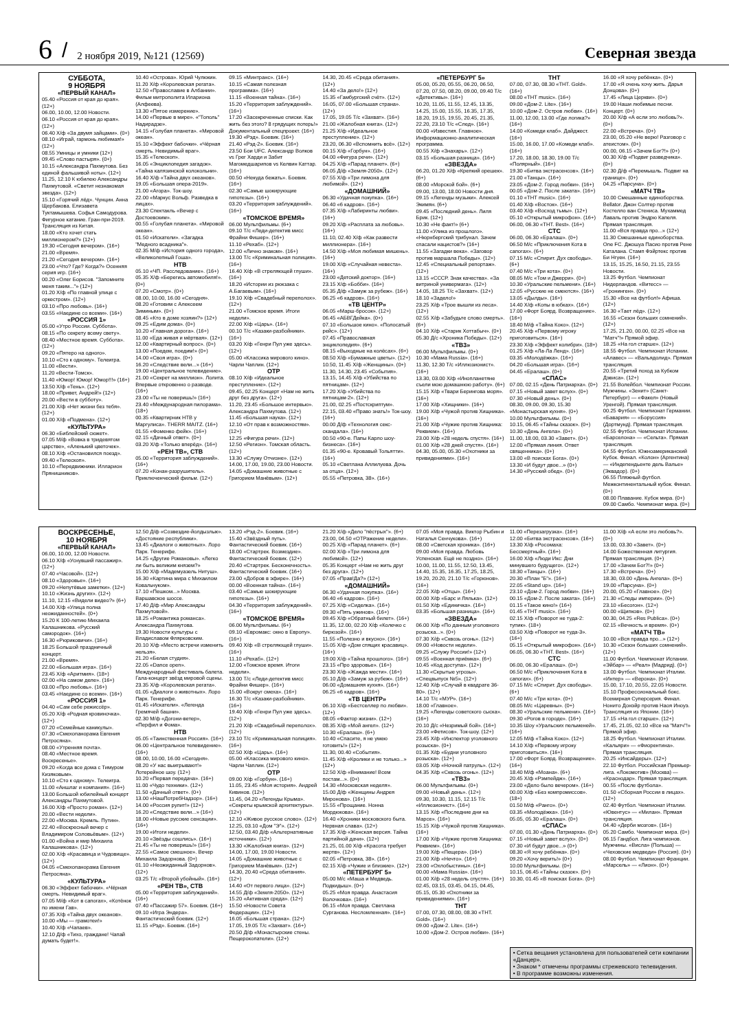6 / 2 ноября 2019, №121 (12569) Северная звезда
СУББОТА,
9 НОЯБРЯ
«ПЕРВЫЙ КАНАЛ»
05.40 «Россия от края до края». (12+)
06.00, 10.00, 12.00 Новости.
06.10 «Россия от края до края». (12+)
06.40 Х/ф «За двумя зайцами». (0+)
08.10 «Играй, гармонь любимая!» (12+)
08.55 Умницы и умники (12+)
09.45 «Слово пастыря». (0+)
10.15 «Александра Пахмутова. Без единой фальшивой ноты». (12+)
11.25, 12.10 К юбилею Александры Пахмутовой. «Светит незнакомая звезда». (12+)
15.10 «Горячий лёд». Чунцин. Анна Щербакова. Елизавета Туктамышева. Софья Самодурова. Фигурное катание. Гран-при-2019. Трансляция из Китая.
18.00 «Кто хочет стать миллионером?» (12+)
19.30 «Сегодня вечером». (16+)
21.00 «Время».
21.20 «Сегодня вечером». (16+)
23.00 «Что? Где? Когда?» Осенняя серия игр. (16+)
00.20 «Олег Борисов. "Запомните меня таким..."» (12+)
01.20 Х/ф «По главной улице с оркестром». (12+)
03.10 «Про любовь». (16+)
03.55 «Наедине со всеми». (16+)
«РОССИЯ 1»
05.00 «Утро России. Суббота».
08.15 «По секрету всему свету».
08.40 «Местное время. Суббота». (12+)
09.20 «Пятеро на одного».
10.10 «Сто к одному». Телеигра.
11.00 «Вести».
11.20 «Вести-Томск».
11.40 «Юмор! Юмор! Юмор!!!» (16+)
13.50 Х/ф «Тень». (12+)
18.00 «Привет, Андрей!» (12+)
20.00 «Вести в субботу».
21.00 Х/ф «Нет жизни без тебя». (12+)
01.00 Х/ф «Подмена». (12+)
«КУЛЬТУРА»
06.30 «Библейский сюжет».
07.05 М/ф «Вовка в тридевятом царстве», «Аленький цветочек».
08.10 Х/ф «Остановился поезд».
09.40 «Телескоп».
10.10 «Передвижники. Илларион Прянишников».
10.40 «Острова». Юрий Чулюкин.
11.20 Х/ф «Королевская регата».
12.50 «Православие в Албании». Фильм митрополита Илариона (Алфеева).
13.30 «Пятое измерение».
14.00 «Первые в мире». «"Тополь" Надирадзе».
14.15 «Голубая планета». «Мировой океан».
15.10 «Эффект бабочки». «Чёрная смерть. Невидимый враг».
15.35 «Телескоп».
16.05 «Энциклопедия загадок». «Тайна калязинской колокольни».
16.40 Х/ф «Тайна двух океанов».
19.05 «Большая опера-2019».
21.00 «Агора». Ток-шоу.
22.00 «Маркус Вольф. Разведка в лицах».
23.30 Спектакль «Вечер с Достоевским».
00.55 «Голубая планета». «Мировой океан».
01.50 «Искатели». «Загадка "Медного всадника"».
02.35 М/ф «История одного города», «Великолепный Гоша».
НТВ
05.10 «ЧП. Расследование». (16+)
05.35 Х/ф «Берегись автомобиля!». (0+)
07.20 «Смотр». (0+)
08.00, 10.00, 16.00 «Сегодня».
08.20 «Готовим с Алексеем Зиминым». (0+)
08.45 «Кто в доме хозяин?» (12+)
09.25 «Едим дома». (0+)
10.20 «Главная дорога». (16+)
11.00 «Еда живая и мёртвая». (12+)
12.00 «Квартирный вопрос». (0+)
13.00 «Поедем, поедим!» (0+)
14.00 «Своя игра». (0+)
16.20 «Следствие вели...» (16+)
19.00 «Центральное телевидение».
21.00 «Секрет на миллион». Лолита. Впервые откровенно о разводе. (16+)
23.00 «Ты не поверишь!» (16+)
23.40 «Международная пилорама». (18+)
00.35 «Квартирник НТВ у Маргулиса». THERR MAITZ. (16+)
01.55 «Фоменко фейк». (16+)
02.15 «Дачный ответ». (0+)
03.20 Х/ф «Только вперёд». (16+)
«РЕН ТВ», СТВ
05.00 «Территория заблуждений». (16+)
07.20 «Конан-разрушитель». Приключенческий фильм. (12+)
09.15 «Минтранс». (16+)
10.15 «Самая полезная программа». (16+)
11.15 «Военная тайна». (16+)
15.20 «Территория заблуждений». (16+)
17.20 «Засекреченные списки. Как жить без этого? 8 грядущих потерь!» Документальный спецпроект. (16+)
19.30 «Рэд». Боевик. (16+)
21.40 «Рэд-2». Боевик. (16+)
23.50 Бои UFC. Александр Волков vs Грег Харди и Забит Магомедшарипов vs Келвин Каттар. (16+)
00.50 «Некуда бежать». Боевик. (16+)
02.30 «Самые шокирующие гипотезы». (16+)
03.20 «Территория заблуждений». (16+)
«ТОМСКОЕ ВРЕМЯ»
06.00 Мультфильмы. (6+)
09.10 Т/с «Леди-детектив мисс Фрайни Фишер». (16+)
11.10 «Рехаб». (12+)
12.00 «Лично знаком». (16+)
13.00 Т/с «Криминальная полиция». (16+)
16.40 Х/ф «В стреляющей глуши». (16+)
18.20 «Истории из рюкзака с А.Багаевым». (16+)
19.10 Х/ф «Свадебный переполох». (12+)
21.00 «Томское время. Итоги недели».
22.00 Х/ф «Царь». (16+)
00.10 Т/с «Казаки-разбойники». (16+)
03.20 Х/ф «Генри Пул уже здесь». (12+)
05.00 «Классика мирового кино». Чарли Чаплин. (12+)
ОТР
08.10 Х/ф «Идеальное преступление». (12+)
09.45, 02.25 Концерт «Нам не жить друг без друга». (12+)
11.20, 23.45 «Большое интервью». Александра Пахмутова. (12+)
11.45 «Большая наука». (12+)
12.10 «От прав к возможностям». (12+)
12.25 «Фигура речи». (12+)
12.50 «Регион». Томская область. (12+)
13.30 «Служу Отчизне». (12+)
14.00, 17.00, 19.00, 23.00 Новости.
14.05 «Домашние животные с Григорием Манёвым». (12+)
14.30, 20.45 «Среда обитания». (12+)
14.40 «За дело!» (12+)
15.35 «Гамбургский счёт». (12+)
16.05, 07.00 «Большая страна». (12+)
17.05, 19.05 Т/с «Захват». (16+)
21.00 «Жалобная книга». (12+)
21.25 Х/ф «Идеальное преступление». (12+)
23.20, 06.30 «Вспомнить всё». (12+)
00.15 Х/ф «Горбун». (16+)
04.00 «Фигура речи». (12+)
04.25 Х/ф «Парад планет». (6+)
06.05 Д/ф «Земля-2050». (12+)
07.55 Х/ф «Три лимона для любимой». (12+)
«ДОМАШНИЙ»
06.30 «Удачная покупка». (16+)
06.40 «6 кадров». (16+)
07.35 Х/ф «Лабиринты любви». (16+)
09.20 Х/ф «Расплата за любовь». (16+)
11.10, 02.40 Х/ф «Как развести миллионера». (16+)
14.50 Х/ф «Моя любимая мишень». (16+)
19.00 Х/ф «Случайная невеста». (16+)
23.00 «Детский доктор». (16+)
23.15 Х/ф «Бобби». (16+)
05.35 Д/ф «Замуж за рубеж». (16+)
06.25 «6 кадров». (16+)
«ТВ ЦЕНТР»
06.05 «Марш-бросок». (12+)
06.45 «АБВГДейка». (0+)
07.10 «Большое кино». «Полосатый рейс». (12+)
07.45 «Православная энциклопедия». (6+)
08.15 «Выходные на колёсах». (6+)
08.50 Х/ф «Бумажные цветы». (12+)
10.50, 11.45 Х/ф «Женщины». (0+)
11.30, 14.30, 23.45 «События».
13.15, 14.45 Х/ф «Убийства по пятницам». (12+)
17.20 Х/ф «Убийства по пятницам-2». (12+)
21.00, 02.25 «Постскриптум».
22.15, 03.40 «Право знать!» Ток-шоу. (16+)
00.00 Д/ф «Технология секс-скандала». (16+)
00.50 «90-е. Папы Карло шоу-бизнеса». (16+)
01.35 «90-е. Кровавый Тольятти». (16+)
05.10 «Светлана Аллилуева. Дочь за отца». (12+)
05.55 «Петровка, 38». (16+)
«ПЕТЕРБУРГ 5»
05.00, 05.20, 05.55, 06.20, 06.50, 07.20, 07.50, 08.20, 09.00, 09.40 Т/с «Детективы». (16+)
10.20, 11.05, 11.55, 12.45, 13.35, 14.25, 15.00, 15.55, 16.35, 17.35, 18.20, 19.15, 19.55, 20.45, 21.35, 22.20, 23.10 Т/с «След». (16+)
00.00 «Известия. Главное». Информационно-аналитическая программа.
00.55 Х/ф «Знахарь». (12+)
03.15 «Большая разница». (16+)
«ЗВЕЗДА»
06.20, 01.20 Х/ф «Крепкий орешек». (6+)
08.00 «Морской бой». (6+)
09.00, 13.00, 18.00 Новости дня.
09.15 «Легенды музыки». Алексей Экимян. (6+)
09.45 «Последний день». Лиля Брик. (12+)
10.30 «Не факт!» (6+)
11.00 «Улика из прошлого». «Нюрнбергский трибунал. Зачем спасали нацистов?» (16+)
11.55 «Загадки века». «Заговор против маршала Победы». (12+)
12.45 «Специальный репортаж». (12+)
13.15 «СССР. Знак качества». «За витриной универмага». (12+)
14.05, 18.25 Т/с «Захват». (12+)
18.10 «Задело!»
23.25 Х/ф «Трое вышли из леса». (12+)
02.55 Х/ф «Забудьте слово смерть». (6+)
04.10 Х/ф «Старик Хоттабыч». (0+)
05.30 Д/с «Хроника Победы». (12+)
«ТВ3»
06.00 Мультфильмы. (0+)
10.30 «Мама Russia». (16+)
11.30, 12.30 Т/с «Иллюзионист». (16+)
13.30, 03.00 Х/ф «Инопланетяне съели мою домашнюю работу». (6+)
15.15 Х/ф «Твари Берингова моря». (16+)
17.00 Х/ф «Хищники». (16+)
19.00 Х/ф «Чужой против Хищника». (16+)
21.00 Х/ф «Чужие против Хищника: Реквием». (16+)
23.00 Х/ф «28 недель спустя». (16+)
01.00 Х/ф «28 дней спустя». (16+)
04.30, 05.00, 05.30 «Охотники за привидениями». (16+)
ТНТ
07.00, 07.30, 08.30 «ТНТ. Gold». (16+)
08.00 «ТНТ music». (16+)
09.00 «Дом-2. Lite». (16+)
10.00 «Дом-2. Остров любви». (16+)
11.00, 12.00, 13.00 «Где логика?» (16+)
14.00 «Комеди клаб». Дайджест. (16+)
15.00, 16.00, 17.00 «Комеди клаб». (16+)
17.20, 18.00, 18.30, 19.00 Т/с «Полярный». (16+)
19.30 «Битва экстрасенсов». (16+)
21.00 «Танцы». (16+)
23.05 «Дом-2. Город любви». (16+)
00.05 «Дом-2. После заката». (16+)
01.10 «ТНТ music». (16+)
01.40 Х/ф «Восток». (16+)
03.40 Х/ф «Восход тьмы». (12+)
05.10 «Открытый микрофон». (16+)
06.00, 06.30 «ТНТ. Best». (16+)
СТС
06.00, 06.30 «Ералаш». (0+)
06.50 М/с «Приключения Кота в сапогах». (6+)
07.15 М/с «Спирит. Дух свободы». (6+)
07.40 М/с «Три кота». (0+)
08.05 М/с «Том и Джерри». (0+)
10.30 «Уральские пельмени». (16+)
12.05 «Русские не смеются». (16+)
13.05 «Дылды». (16+)
14.40 Х/ф «Копы в юбках». (16+)
17.00 «Форт Боярд. Возвращение». (16+)
18.40 М/ф «Тайна Коко». (12+)
20.45 Х/ф «Первому игроку приготовиться». (16+)
23.30 Х/ф «Эффект колибри». (18+)
01.25 Х/ф «Ла-Ла Ленд». (16+)
03.35 «Молодёжка». (16+)
04.20 «Большая игра». (16+)
04.45 «Ералаш». (0+)
«СПАС»
07.00, 02.15 «День Патриарха». (0+)
07.15 «Новый завет вслух». (0+)
07.30 «Новый день». (0+)
08.30, 09.00, 09.30, 15.30 «Монастырская кухня». (0+)
10.00 Мультфильмы. (0+)
10.15, 06.45 «Тайны сказок». (0+)
10.30 «День Ангела». (0+)
11.00, 18.00, 03.30 «Завет». (0+)
12.00 «Прямая линия. Ответ священника». (0+)
13.00 «В поисках Бога». (0+)
13.30 «И будут двое...» (0+)
14.30 «Русский обед». (0+)
16.00 «Я хочу ребёнка». (0+)
17.00 «Я очень хочу жить. Дарья Донцова». (0+)
17.45 «Лица Церкви». (0+)
19.00 Наши любимые песни. Концерт. (0+)
20.00 Х/ф «А если это любовь?». (0+)
22.00 «Встреча». (0+)
23.00, 05.20 «Не верю! Разговор с атеистом». (0+)
00.00, 06.15 «Зачем Бог?!» (0+)
00.30 Х/ф «Подвиг разведчика». (0+)
02.30 Д/ф «Перемышль. Подвиг на границе». (0+)
04.25 «Парсуна». (0+)
«МАТЧ ТВ»
10.00 Смешанные единоборства. Bellator. Джон Солтер против Костелло ван Стениса. Мухаммед Лаваль против Эндрю Капеля. Прямая трансляция.
11.00 «Вся правда про...» (12+)
11.30 Смешанные единоборства. One FC. Джошуа Пасио против Рене Каталана. Стамп Фэйртекс против Би Нгуен. (16+)
13.15, 15.25, 16.50, 21.15, 23.55 Новости.
13.25 Футбол. Чемпионат Нидерландов. «Витесс» — «Гронинген». (0+)
15.30 «Все на футбол!» Афиша. (12+)
16.30 «Тает лёд». (12+)
16.55 «Сезон больших сомнений». (12+)
17.25, 21.20, 00.00, 02.25 «Все на "Матч"!» Прямой эфир.
18.25 «На гол старше». (12+)
18.55 Футбол. Чемпионат Испании. «Алавес» — «Вальядолид». Прямая трансляция.
20.55 «Третий поход за Кубком Дэвиса». (12+)
21.55 Волейбол. Чемпионат России. Мужчины. «Зенит» (Санкт-Петербург) — «Факел» (Новый Уренгой). Прямая трансляция.
00.25 Футбол. Чемпионат Германии. «Бавария» — «Боруссия» (Дортмунд). Прямая трансляция.
02.55 Футбол. Чемпионат Испании. «Барселона» — «Сельта». Прямая трансляция.
04.55 Футбол. Южноамериканский Кубок. Финал. «Колон» (Аргентина) — «Индепендьенте дель Валье» (Эквадор). (0+)
06.55 Пляжный футбол. Межконтинентальный кубок. Финал. (0+)
08.00 Плавание. Кубок мира. (0+)
09.00 Самбо. Чемпионат мира. (0+)
ВОСКРЕСЕНЬЕ,
10 НОЯБРЯ
«ПЕРВЫЙ КАНАЛ»
06.00, 10.00, 12.00 Новости.
06.10 Х/ф «Уснувший пассажир». (12+)
07.40 «Часовой». (12+)
08.10 «Здоровье». (16+)
09.20 «Непутёвые заметки». (12+)
10.10 «Жизнь других». (12+)
11.10, 12.15 «Видели видео?» (6+)
14.00 Х/ф «Улица полна неожиданностей». (0+)
15.20 К 100-летию Михаила Калашникова. «Русский самородок». (16+)
16.30 «Рюриковичи». (16+)
18.25 Большой праздничный концерт.
21.00 «Время».
22.00 «Большая игра». (16+)
23.45 Х/ф «Аритмия». (18+)
02.00 «На самом деле». (16+)
03.00 «Про любовь». (16+)
03.45 «Наедине со всеми». (16+)
«РОССИЯ 1»
04.40 «Сам себе режиссёр».
05.20 Х/ф «Родная кровиночка». (12+)
07.20 «Семейные каникулы».
07.30 «Смехопанорама Евгения Петросяна».
08.00 «Утренняя почта».
08.40 «Местное время. Воскресенье».
09.20 «Когда все дома с Тимуром Кизяковым».
10.10 «Сто к одному». Телеигра.
11.00 «Аншлаг и компания». (16+)
13.00 Большой юбилейный концерт Александры Пахмутовой.
16.00 Х/ф «Просто роман». (12+)
20.00 «Вести недели».
22.00 «Москва. Кремль. Путин».
22.40 «Воскресный вечер с Владимиром Соловьёвым». (12+)
01.00 «Война и мир Михаила Калашникова». (12+)
02.00 Х/ф «Красавица и Чудовище». (12+)
04.05 «Смехопанорама Евгения Петросяна».
«КУЛЬТУРА»
06.30 «Эффект бабочки». «Чёрная смерть. Невидимый враг».
07.05 М/ф «Кот в сапогах», «Котёнок по имени Гав».
07.35 Х/ф «Тайна двух океанов».
10.00 «Мы — грамотеи!»
10.40 Х/ф «Чапаев».
12.10 Д/ф «Тихо, граждане! Чапай думать будет!».
12.50 Д/ф «Созвездие-йолдызлык». «Достояние республики».
13.45 «Диалоги о животных». Лоро Парк. Тенерифе.
14.25 «Другие Романовы». «Легко ли быть великим князем?»
15.00 Х/ф «Мадемуазель Нитуш».
16.30 «Картина мира с Михаилом Ковальчуком».
17.10 «Пешком...» Москва. Варшавское шоссе.
17.40 Д/ф «Мир Александры Пахмутовой».
18.25 «Романтика романса». Александра Пахмутова.
19.30 Новости культуры с Владиславом Флярковским.
20.10 Х/ф «Место встречи изменить нельзя».
21.20 «Белая студия».
22.05 «Dance open». Международный фестиваль балета. Гала-концерт звёзд мировой сцены.
23.35 Х/ф «Королевская регата».
01.05 «Диалоги о животных». Лоро Парк. Тенерифе.
01.45 «Искатели». «Легенда Гремячей башни».
02.30 М/ф «Догони-ветер», «Перфил и Фома».
НТВ
05.05 «Таинственная Россия». (16+)
06.00 «Центральное телевидение». (16+)
08.00, 10.00, 16.00 «Сегодня».
08.20 «У нас выигрывают!» Лотерейное шоу. (12+)
10.20 «Первая передача». (16+)
11.00 «Чудо техники». (12+)
11.50 «Дачный ответ». (0+)
13.00 «НашПотребНадзор». (16+)
14.00 «Россия рулит!» (12+)
16.20 «Следствие вели...» (16+)
18.00 «Новые русские сенсации». (16+)
19.00 «Итоги недели».
20.10 «Звёзды сошлись». (16+)
21.45 «Ты не поверишь!» (16+)
22.55 «Самое смешное». Вечер Михаила Задорнова. (0+)
01.10 «Неожиданный Задорнов». (12+)
03.25 Т/с «Второй убойный». (16+)
«РЕН ТВ», СТВ
05.00 «Территория заблуждений». (16+)
07.40 «Пассажир 57». Боевик. (16+)
09.10 «Игра Эндера». Фантастический боевик. (12+)
11.15 «Рэд». Боевик. (16+)
13.20 «Рэд-2». Боевик. (16+)
15.40 «Звёздный путь». Фантастический боевик. (16+)
18.00 «Стартрек. Возмездие». Фантастический боевик. (12+)
20.40 «Стартрек. Бесконечность». Фантастический боевик. (16+)
23.00 «Добров в эфире». (16+)
00.00 «Военная тайна». (16+)
03.40 «Самые шокирующие гипотезы». (16+)
04.30 «Территория заблуждений». (16+)
«ТОМСКОЕ ВРЕМЯ»
06.00 Мультфильмы. (6+)
09.10 «Евромакс: окно в Европу». (16+)
09.40 Х/ф «В стреляющей глуши». (16+)
11.10 «Рехаб». (12+)
12.00 «Томское время. Итоги недели».
13.00 Т/с «Леди-детектив мисс Фрайни Фишер». (16+)
15.00 «Вокруг смеха». (16+)
16.30 Т/с «Казаки-разбойники». (16+)
19.40 Х/ф «Генри Пул уже здесь». (12+)
21.20 Х/ф «Свадебный переполох». (12+)
23.10 Т/с «Криминальная полиция». (16+)
02.50 Х/ф «Царь». (16+)
05.00 «Классика мирового кино». Чарли Чаплин. (12+)
ОТР
09.00 Х/ф «Горбун». (16+)
11.05, 23.45 «Моя история». Андрей Кивинов. (12+)
11.45, 04.20 «Легенды Крыма». «Секреты крымской архитектуры». (12+)
12.10 «Живое русское слово». (12+)
12.25, 03.10 «Дом "Э"». (12+)
12.50, 03.40 Д/ф «Альтернативные источники». (12+)
13.30 «Жалобная книга». (12+)
14.00, 17.00, 19.00 Новости.
14.05 «Домашние животные с Григорием Манёвым». (12+)
14.30, 20.40 «Среда обитания». (12+)
14.40 «От первого лица». (12+)
14.55 Д/ф «Земля-2050». (12+)
15.20 «Активная среда». (12+)
15.50 «Новости Совета Федерации». (12+)
16.05 «Большая страна». (12+)
17.05, 19.05 Т/с «Захват». (16+)
20.50 Д/ф «Монастырские стены. Пещерокопатели». (12+)
21.20 Х/ф «Дело "пёстрых"». (6+)
23.00, 04.50 «ОТРажение недели».
00.25 Х/ф «Парад планет». (6+)
02.00 Х/ф «Три лимона для любимой». (12+)
05.35 Концерт «Нам не жить друг без друга». (12+)
07.05 «Прав!Да?» (12+)
«ДОМАШНИЙ»
06.30 «Удачная покупка». (16+)
06.40 «6 кадров». (16+)
07.25 Х/ф «Сиделка». (16+)
09.30 «Пять ужинов». (16+)
09.45 Х/ф «Обратный билет». (16+)
11.35, 12.00, 02.20 Х/ф «Колечко с бирюзой». (16+)
11.55 «Полезно и вкусно». (16+)
15.05 Х/ф «Дом спящих красавиц». (16+)
19.00 Х/ф «Тайна прошлого». (16+)
23.15 «Про здоровье». (16+)
23.30 Х/ф «Жажда мести». (16+)
05.10 Д/ф «Замуж за рубеж». (16+)
06.00 «Домашняя кухня». (16+)
06.25 «6 кадров». (16+)
«ТВ ЦЕНТР»
06.10 Х/ф «Бестселлер по любви». (12+)
08.05 «Фактор жизни». (12+)
08.35 Х/ф «Мой ангел». (12+)
10.30 «Ералаш». (6+)
10.40 «Спасите, я не умею готовить!» (12+)
11.30, 00.40 «События».
11.45 Х/ф «Кролики и не только...» (12+)
12.50 Х/ф «Внимание! Всем постам...». (0+)
14.30 «Московская неделя».
15.00 Д/ф «Женщины Андрея Миронова». (16+)
15.55 «Прощание. Нонна Мордюкова». (16+)
16.40 «Хроники московского быта. Нервная слава». (12+)
17.35 Х/ф «Женская версия. Тайна партийной дачи». (12+)
21.25, 01.00 Х/ф «Красота требует жертв». (12+)
02.05 «Петровка, 38». (16+)
02.15 Х/ф «Чужие и близкие». (12+)
«ПЕТЕРБУРГ 5»
05.00 М/с «Маша и Медведь. Подкидыш». (0+)
05.25 «Моя правда. Анастасия Волочкова». (16+)
06.15 «Моя правда. Светлана Сурганова. Несломленная». (16+)
07.05 «Моя правда. Виктор Рыбин и Наталья Сенчукова». (16+)
08.00 «Светская хроника». (16+)
09.00 «Моя правда. Любовь Успенская. Ещё не поздно». (16+)
10.00, 11.00, 11.55, 12.50, 13.45, 14.40, 15.35, 16.35, 17.25, 18.25, 19.20, 20.20, 21.10 Т/с «Горюнов». (16+)
22.05 Х/ф «Отцы». (16+)
00.00 Х/ф «Барс и Лялька». (12+)
01.50 Х/ф «Единичка». (16+)
03.35 «Большая разница». (16+)
«ЗВЕЗДА»
06.00 Х/ф «По данным уголовного розыска...». (0+)
07.30 Х/ф «Сквозь огонь». (12+)
09.00 «Новости недели».
09.25 «Служу России!» (12+)
09.55 «Военная приёмка». (6+)
10.45 «Код доступа». (12+)
11.30 «Скрытые угрозы». «Спецвыпуск №5». (12+)
12.40 Х/ф «Случай в квадрате 36-80». (12+)
14.10 Т/с «МУР». (16+)
18.00 «Главное».
19.25 «Легенды советского сыска». (16+)
20.10 Д/с «Незримый бой». (16+)
23.00 «Фетисов». Ток-шоу. (12+)
23.45 Х/ф «Инспектор уголовного розыска». (0+)
01.35 Х/ф «Будни уголовного розыска». (12+)
03.05 Х/ф «Ночной патруль». (12+)
04.35 Х/ф «Сквозь огонь». (12+)
«ТВ3»
06.00 Мультфильмы. (0+)
09.00 «Новый день». (12+)
09.30, 10.30, 11.15, 12.15 Т/с «Иллюзионист». (16+)
13.15 Х/ф «Последние дни на Марсе». (16+)
15.15 Х/ф «Чужой против Хищника». (16+)
17.00 Х/ф «Чужие против Хищника: Реквием». (16+)
19.00 Х/ф «Пещера». (16+)
21.00 Х/ф «Нечто». (16+)
23.00 «Охлобыстины». (16+)
00.00 «Мама Russia». (16+)
01.00 Х/ф «28 недель спустя». (16+)
02.45, 03.15, 03.45, 04.15, 04.45, 05.15, 05.30 «Охотники за привидениями». (16+)
ТНТ
07.00, 07.30, 08.00, 08.30 «ТНТ. Gold». (16+)
09.00 «Дом-2. Lite». (16+)
10.00 «Дом-2. Остров любви». (16+)
11.00 «Перезагрузка». (16+)
12.00 «Битва экстрасенсов». (16+)
13.30 Х/ф «Росомаха: Бессмертный». (16+)
16.00 Х/ф «Люди Икс: Дни минувшего будущего». (12+)
18.30 «Танцы». (16+)
20.30 «План "Б"». (16+)
22.05 «Stand up». (16+)
23.10 «Дом-2. Город любви». (16+)
00.15 «Дом-2. После заката». (16+)
01.15 «Такое кино!» (16+)
01.45 «ТНТ music». (16+)
02.15 Х/ф «Поворот не туда-2: тупик». (18+)
03.50 Х/ф «Поворот не туда-3». (16+)
05.15 «Открытый микрофон». (16+)
06.05, 06.30 «ТНТ. Best». (16+)
СТС
06.00, 06.30 «Ералаш». (0+)
06.50 М/с «Приключения Кота в сапогах». (6+)
07.15 М/с «Спирит. Дух свободы». (6+)
07.40 М/с «Три кота». (0+)
08.05 М/с «Царевны». (0+)
08.30 «Уральские пельмени». (16+)
09.30 «Рогов в городе». (16+)
10.35 Шоу «Уральских пельменей». (16+)
12.05 М/ф «Тайна Коко». (12+)
14.10 Х/ф «Первому игроку приготовиться». (16+)
17.00 «Форт Боярд. Возвращение». (16+)
18.40 М/ф «Моана». (6+)
20.45 Х/ф «Рэмпейдж». (16+)
23.00 «Дело было вечером». (16+)
00.00 Х/ф «Без компромиссов». (18+)
01.50 М/ф «Ранго». (0+)
03.35 «Молодёжка». (16+)
05.05, 05.30 «Ералаш». (0+)
«СПАС»
07.00, 01.30 «День Патриарха». (0+)
07.15 «Новый завет вслух». (0+)
07.30 «И будут двое...» (0+)
08.30 «Я хочу ребёнка». (0+)
09.20 «Хочу верить!» (0+)
10.00 Мультфильмы. (0+)
10.15, 06.45 «Тайны сказок». (0+)
10.30, 01.45 «В поисках Бога». (0+)
11.00 Х/ф «А если это любовь?». (0+)
13.00, 03.30 «Завет». (0+)
14.00 Божественная литургия. Прямая трансляция. (0+)
17.00 «Зачем Бог?!» (0+)
17.30 «Встреча». (0+)
18.30, 03.00 «День Ангела». (0+)
19.00 «Парсуна». (0+)
20.00, 05.20 «Главное». (0+)
21.30 «Следы империи». (0+)
23.10 «Бесогон». (12+)
00.00 «Щипков». (0+)
00.30, 04.25 «Res Publica». (0+)
02.15 «Вечность и время». (0+)
«МАТЧ ТВ»
10.00 «Вся правда про...» (12+)
10.30 «Сезон больших сомнений». (12+)
11.00 Футбол. Чемпионат Испании. «Эйбар» — «Реал» (Мадрид). (0+)
13.00 Футбол. Чемпионат Италии. «Интер» — «Верона». (0+)
15.00, 17.10, 20.55, 22.05 Новости.
15.10 Профессиональный бокс. Всемирная Суперсерия. Финал. Нонито Донэйр против Наоя Иноуэ. Трансляция из Японии. (16+)
17.15 «На гол старше». (12+)
17.45, 21.05, 02.10 «Все на "Матч"!» Прямой эфир.
18.25 Футбол. Чемпионат Италии. «Кальяри» — «Фиорентина». Прямая трансляция.
20.25 «Инсайдеры». (12+)
22.10 Футбол. Российская Премьер-лига. «Локомотив» (Москва) — «Краснодар». Прямая трансляция.
00.55 «После футбола».
01.50 «Сборная России в лицах». (12+)
02.40 Футбол. Чемпионат Италии. «Ювентус» — «Милан». Прямая трансляция.
04.40 «Дерби мозгов». (16+)
05.20 Самбо. Чемпионат мира. (0+)
06.15 Гандбол. Лига чемпионов. Мужчины. «Висла» (Польша) — «Чеховские медведи» (Россия). (0+)
08.00 Футбол. Чемпионат Франции. «Марсель» — «Лион». (0+)
• Сетка вещания установлена для пользователей сети компании «Данцер».
• Знаком * отмечены программы стрежевского телевидения.
• В программе возможны изменения.